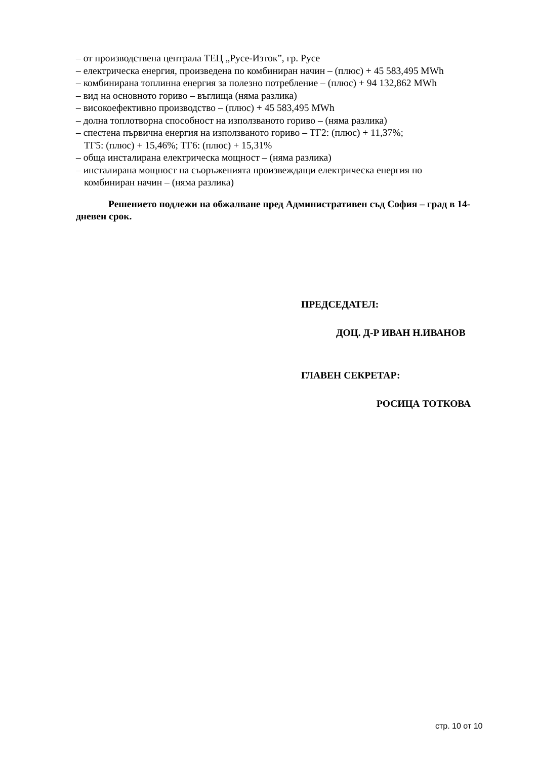– от производствена централа ТЕЦ „Русе-Изток”, гр. Русе
– електрическа енергия, произведена по комбиниран начин – (плюс) + 45 583,495 MWh
– комбинирана топлинна енергия за полезно потребление – (плюс) + 94 132,862 MWh
– вид на основното гориво – въглища (няма разлика)
– високоефективно производство – (плюс) + 45 583,495 MWh
– долна топлотворна способност на използваното гориво – (няма разлика)
– спестена първична енергия на използваното гориво – ТГ2: (плюс) + 11,37%;
ТГ5: (плюс) + 15,46%; ТГ6: (плюс) + 15,31%
– обща инсталирана електрическа мощност – (няма разлика)
– инсталирана мощност на съоръженията произвеждащи електрическа енергия по
комбиниран начин – (няма разлика)
Решението подлежи на обжалване пред Административен съд София – град в 14-дневен срок.
ПРЕДСЕДАТЕЛ:
ДОЦ. Д-Р ИВАН Н.ИВАНОВ
ГЛАВЕН СЕКРЕТАР:
РОСИЦА ТОТКОВА
стр. 10 от 10